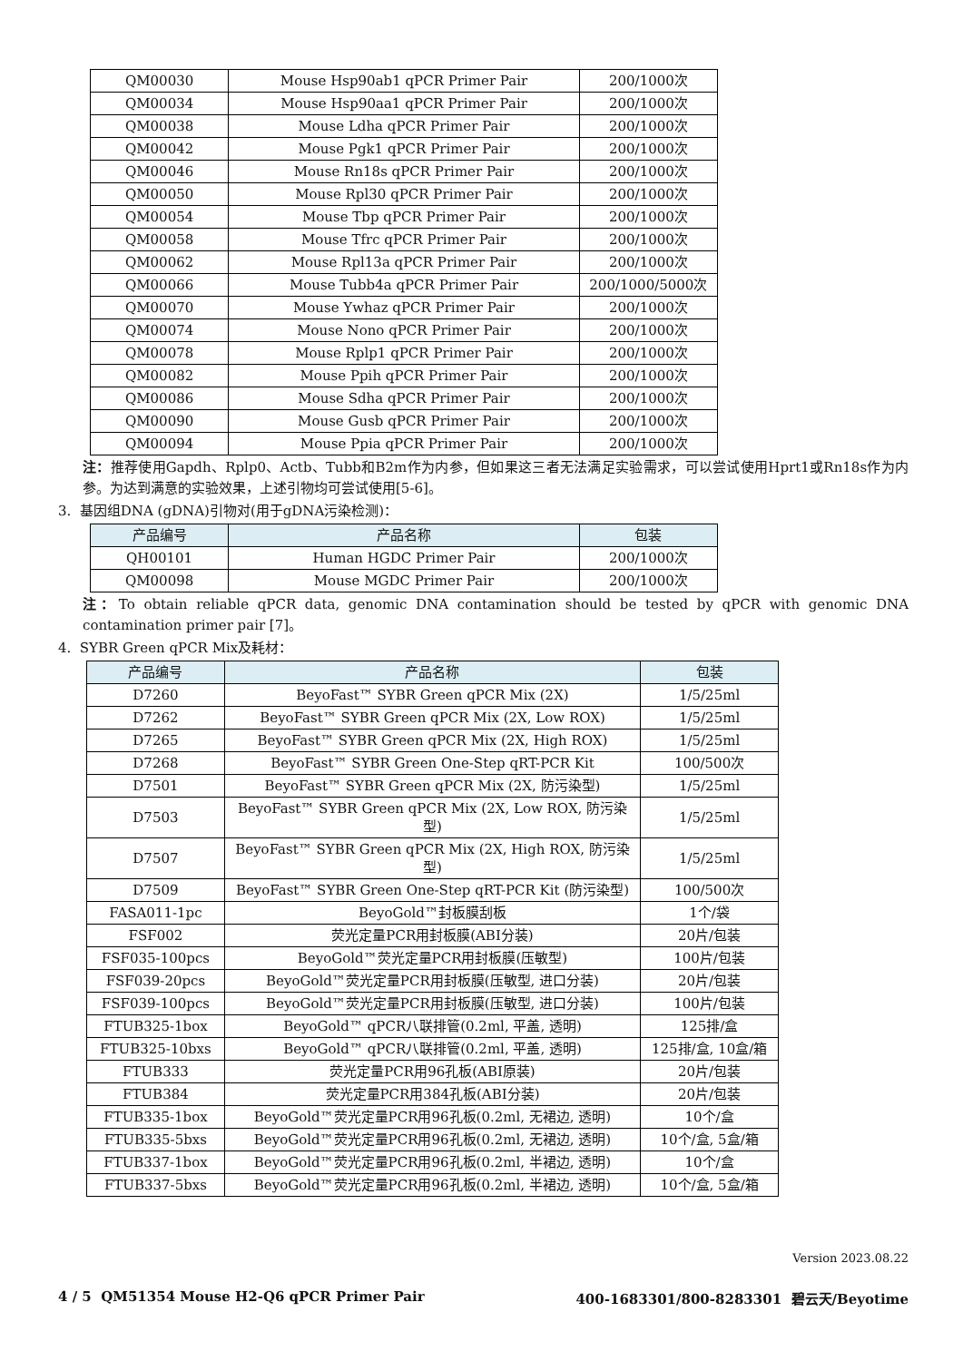| QM00030 | Mouse Hsp90ab1 qPCR Primer Pair | 200/1000次 |
| QM00034 | Mouse Hsp90aa1 qPCR Primer Pair | 200/1000次 |
| QM00038 | Mouse Ldha qPCR Primer Pair | 200/1000次 |
| QM00042 | Mouse Pgk1 qPCR Primer Pair | 200/1000次 |
| QM00046 | Mouse Rn18s qPCR Primer Pair | 200/1000次 |
| QM00050 | Mouse Rpl30 qPCR Primer Pair | 200/1000次 |
| QM00054 | Mouse Tbp qPCR Primer Pair | 200/1000次 |
| QM00058 | Mouse Tfrc qPCR Primer Pair | 200/1000次 |
| QM00062 | Mouse Rpl13a qPCR Primer Pair | 200/1000次 |
| QM00066 | Mouse Tubb4a qPCR Primer Pair | 200/1000/5000次 |
| QM00070 | Mouse Ywhaz qPCR Primer Pair | 200/1000次 |
| QM00074 | Mouse Nono qPCR Primer Pair | 200/1000次 |
| QM00078 | Mouse Rplp1 qPCR Primer Pair | 200/1000次 |
| QM00082 | Mouse Ppih qPCR Primer Pair | 200/1000次 |
| QM00086 | Mouse Sdha qPCR Primer Pair | 200/1000次 |
| QM00090 | Mouse Gusb qPCR Primer Pair | 200/1000次 |
| QM00094 | Mouse Ppia qPCR Primer Pair | 200/1000次 |
注：推荐使用Gapdh、Rplp0、Actb、Tubb和B2m作为内参，但如果这三者无法满足实验需求，可以尝试使用Hprt1或Rn18s作为内参。为达到满意的实验效果，上述引物均可尝试使用[5-6]。
3. 基因组DNA (gDNA)引物对(用于gDNA污染检测)：
| 产品编号 | 产品名称 | 包装 |
| --- | --- | --- |
| QH00101 | Human HGDC Primer Pair | 200/1000次 |
| QM00098 | Mouse MGDC Primer Pair | 200/1000次 |
注：To obtain reliable qPCR data, genomic DNA contamination should be tested by qPCR with genomic DNA contamination primer pair [7]。
4. SYBR Green qPCR Mix及耗材：
| 产品编号 | 产品名称 | 包装 |
| --- | --- | --- |
| D7260 | BeyoFast™ SYBR Green qPCR Mix (2X) | 1/5/25ml |
| D7262 | BeyoFast™ SYBR Green qPCR Mix (2X, Low ROX) | 1/5/25ml |
| D7265 | BeyoFast™ SYBR Green qPCR Mix (2X, High ROX) | 1/5/25ml |
| D7268 | BeyoFast™ SYBR Green One-Step qRT-PCR Kit | 100/500次 |
| D7501 | BeyoFast™ SYBR Green qPCR Mix (2X, 防污染型) | 1/5/25ml |
| D7503 | BeyoFast™ SYBR Green qPCR Mix (2X, Low ROX, 防污染型) | 1/5/25ml |
| D7507 | BeyoFast™ SYBR Green qPCR Mix (2X, High ROX, 防污染型) | 1/5/25ml |
| D7509 | BeyoFast™ SYBR Green One-Step qRT-PCR Kit (防污染型) | 100/500次 |
| FASA011-1pc | BeyoGold™封板膜刮板 | 1个/袋 |
| FSF002 | 荧光定量PCR用封板膜(ABI分装) | 20片/包装 |
| FSF035-100pcs | BeyoGold™荧光定量PCR用封板膜(压敏型) | 100片/包装 |
| FSF039-20pcs | BeyoGold™荧光定量PCR用封板膜(压敏型, 进口分装) | 20片/包装 |
| FSF039-100pcs | BeyoGold™荧光定量PCR用封板膜(压敏型, 进口分装) | 100片/包装 |
| FTUB325-1box | BeyoGold™ qPCR八联排管(0.2ml, 平盖, 透明) | 125排/盒 |
| FTUB325-10bxs | BeyoGold™ qPCR八联排管(0.2ml, 平盖, 透明) | 125排/盒, 10盒/箱 |
| FTUB333 | 荧光定量PCR用96孔板(ABI原装) | 20片/包装 |
| FTUB384 | 荧光定量PCR用384孔板(ABI分装) | 20片/包装 |
| FTUB335-1box | BeyoGold™荧光定量PCR用96孔板(0.2ml, 无裙边, 透明) | 10个/盒 |
| FTUB335-5bxs | BeyoGold™荧光定量PCR用96孔板(0.2ml, 无裙边, 透明) | 10个/盒, 5盒/箱 |
| FTUB337-1box | BeyoGold™荧光定量PCR用96孔板(0.2ml, 半裙边, 透明) | 10个/盒 |
| FTUB337-5bxs | BeyoGold™荧光定量PCR用96孔板(0.2ml, 半裙边, 透明) | 10个/盒, 5盒/箱 |
Version 2023.08.22
4 / 5 QM51354 Mouse H2-Q6 qPCR Primer Pair 400-1683301/800-8283301 碧云天/Beyotime